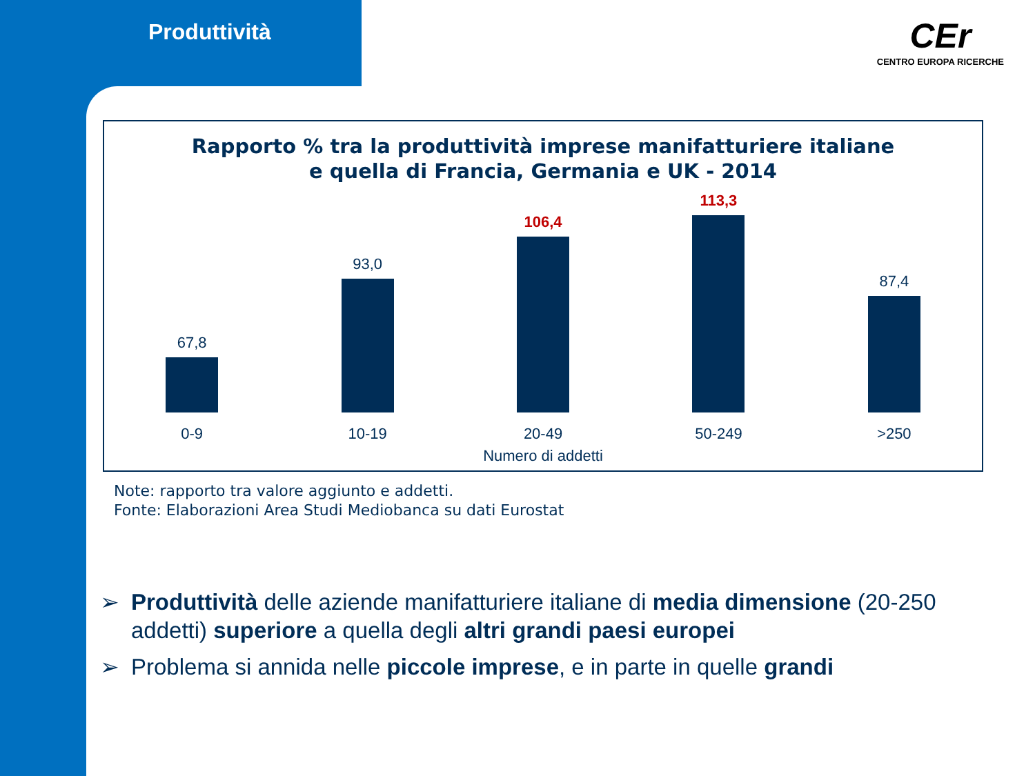Produttività CEr
CENTRO EUROPA RICERCHE
Rapporto % tra la produttività imprese manifatturiere italiane
e quella di Francia, Germania e UK - 2014
67,8
93,0
106,4
113,3
87,4
0-9 10-19 20-49 50-249 >250
Numero di addetti
Note: rapporto tra valore aggiunto e addetti.
Fonte: Elaborazioni Area Studi Mediobanca su dati Eurostat
➢ Produttività delle aziende manifatturiere italiane di media dimensione (20-250 addetti) superiore a quella degli altri grandi paesi europei
➢ Problema si annida nelle piccole imprese, e in parte in quelle grandi